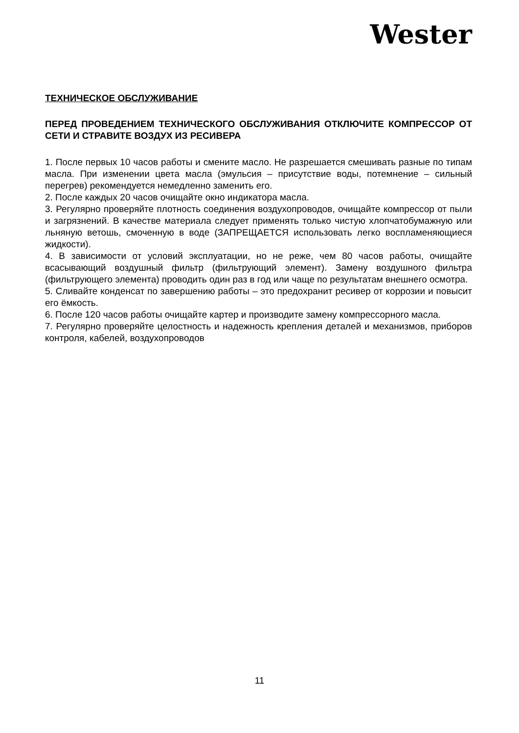Wester
ТЕХНИЧЕСКОЕ ОБСЛУЖИВАНИЕ
ПЕРЕД ПРОВЕДЕНИЕМ ТЕХНИЧЕСКОГО ОБСЛУЖИВАНИЯ ОТКЛЮЧИТЕ КОМПРЕССОР ОТ СЕТИ И СТРАВИТЕ ВОЗДУХ ИЗ РЕСИВЕРА
1. После первых 10 часов работы и смените масло. Не разрешается смешивать разные по типам масла. При изменении цвета масла (эмульсия – присутствие воды, потемнение – сильный перегрев) рекомендуется немедленно заменить его.
2. После каждых 20 часов очищайте окно индикатора масла.
3. Регулярно проверяйте плотность соединения воздухопроводов, очищайте компрессор от пыли и загрязнений. В качестве материала следует применять только чистую хлопчатобумажную или льняную ветошь, смоченную в воде (ЗАПРЕЩАЕТСЯ использовать легко воспламеняющиеся жидкости).
4. В зависимости от условий эксплуатации, но не реже, чем 80 часов работы, очищайте всасывающий воздушный фильтр (фильтрующий элемент). Замену воздушного фильтра (фильтрующего элемента) проводить один раз в год или чаще по результатам внешнего осмотра.
5. Сливайте конденсат по завершению работы – это предохранит ресивер от коррозии и повысит его ёмкость.
6. После 120 часов работы очищайте картер и производите замену компрессорного масла.
7. Регулярно проверяйте целостность и надежность крепления деталей и механизмов, приборов контроля, кабелей, воздухопроводов
11